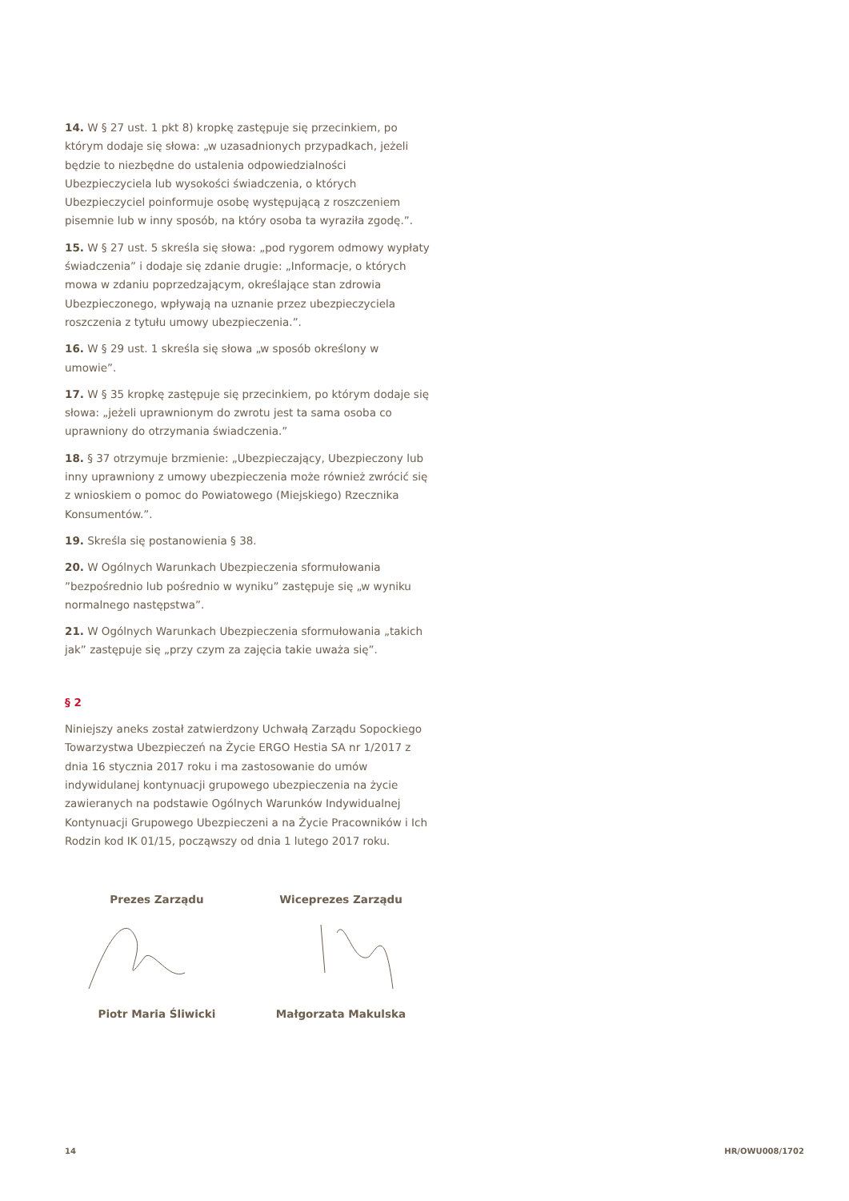14. W § 27 ust. 1 pkt 8) kropkę zastępuje się przecinkiem, po którym dodaje się słowa: „w uzasadnionych przypadkach, jeżeli będzie to niezbędne do ustalenia odpowiedzialności Ubezpieczyciela lub wysokości świadczenia, o których Ubezpieczyciel poinformuje osobę występującą z roszczeniem pisemnie lub w inny sposób, na który osoba ta wyraziła zgodę.”.
15. W § 27 ust. 5 skreśla się słowa: „pod rygorem odmowy wypłaty świadczenia” i dodaje się zdanie drugie: „Informacje, o których mowa w zdaniu poprzedzającym, określające stan zdrowia Ubezpieczonego, wpływają na uznanie przez ubezpieczyciela roszczenia z tytułu umowy ubezpieczenia.”.
16. W § 29 ust. 1 skreśla się słowa „w sposób określony w umowie”.
17. W § 35 kropkę zastępuje się przecinkiem, po którym dodaje się słowa: „jeżeli uprawnionym do zwrotu jest ta sama osoba co uprawniony do otrzymania świadczenia.”
18. § 37 otrzymuje brzmienie: „Ubezpieczający, Ubezpieczony lub inny uprawniony z umowy ubezpieczenia może również zwrócić się z wnioskiem o pomoc do Powiatowego (Miejskiego) Rzecznika Konsumentów.”.
19. Skreśla się postanowienia § 38.
20. W Ogólnych Warunkach Ubezpieczenia sformułowania ”bezpośrednio lub pośrednio w wyniku” zastępuje się „w wyniku normalnego następstwa”.
21. W Ogólnych Warunkach Ubezpieczenia sformułowania „takich jak” zastępuje się „przy czym za zajęcia takie uważa się”.
§ 2
Niniejszy aneks został zatwierdzony Uchwałą Zarządu Sopockiego Towarzystwa Ubezpieczeń na Życie ERGO Hestia SA nr 1/2017 z dnia 16 stycznia 2017 roku i ma zastosowanie do umów indywidulanej kontynuacji grupowego ubezpieczenia na życie zawieranych na podstawie Ogólnych Warunków Indywidualnej Kontynuacji Grupowego Ubezpieczeni a na Życie Pracowników i Ich Rodzin kod IK 01/15, począwszy od dnia 1 lutego 2017 roku.
Prezes Zarządu Wiceprezes Zarządu
Piotr Maria Śliwicki Małgorzata Makulska
14 HR/OWU008/1702